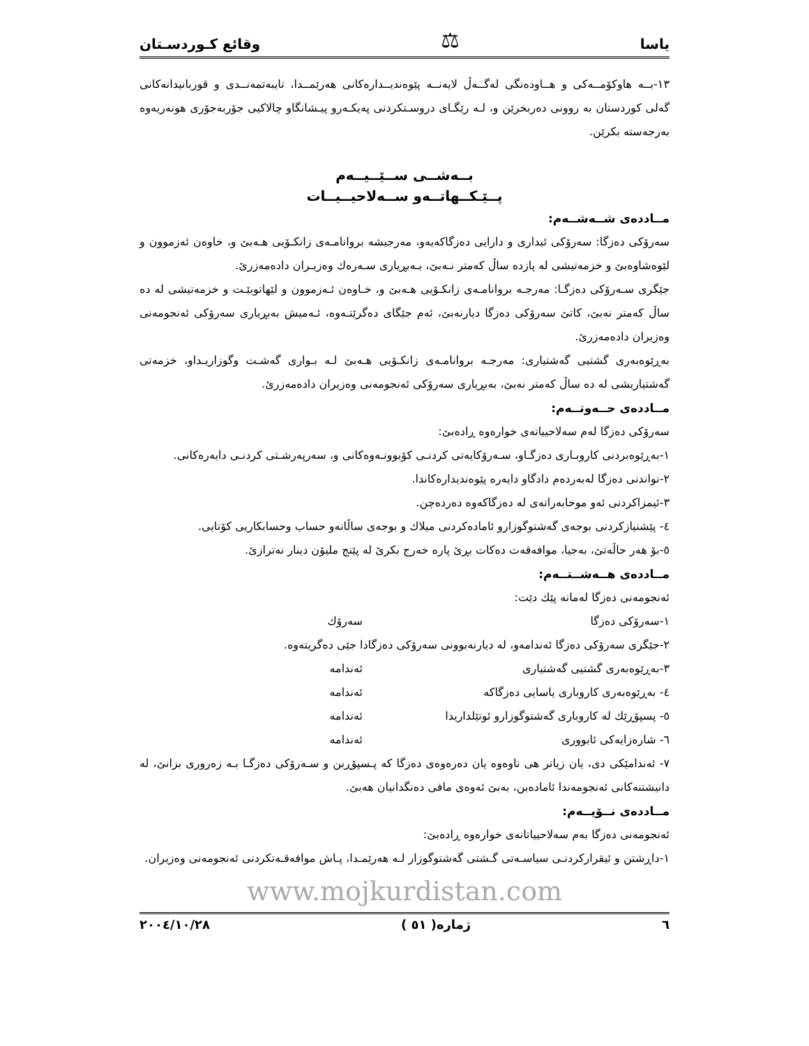یاسا ⚖ وقائع كـوردسـتان
١٣-بــه هاوكۆمــەكی و هــاودەنگی لەگــەڵ لایەنــە پێوەندیــدارەكانی هەرێمــدا، تایبەتمەنــدی و قوربانیدانەكانی گەلی كوردستان بە روونی دەربخرێن و، لـە رێگـای دروسـتكردنی پەیكـەرو پیـشانگاو چالاكیی جۆربەجۆری هونەریەوە بەرجەستە بكرێن.
بــەشــی ســێــیــەم
پــێـكــهاتــەو ســەلاحیــیــات
مــاددەی شــەشــەم:
سەرۆكی دەزگا: سەرۆكی ئیداری و دارایی دەزگاكەیەو، مەرجیشە بروانامـەی زانكـۆیی هـەبێ و، خاوەن ئەزموون و لێوەشاوەبێ و خزمەتیشی لە پازدە ساڵ كەمتر نـەبێ، بـەبڕیاری سـەرەك وەزیـران دادەمەزرێ.
جێگری سـەرۆكی دەزگـا: مەرجـە بروانامـەی زانكـۆیی هـەبێ و، خـاوەن ئـەزموون و لێهاتوبێـت و خزمەتیشی لە دە ساڵ كەمتر نەبێ، كاتێ سەرۆكی دەزگا دیارنەبێ، ئەم جێگای دەگرێتـەوە، ئـەمیش بەبڕیاری سەرۆكی ئەنجومەنی وەزیران دادەمەزرێ.
بەڕێوەبەری گشتیی گەشتیاری: مەرجـە بروانامـەی زانكـۆیی هـەبێ لـە بـواری گەشـت وگوزاریـداو، خزمەتی گەشتیاریشی لە دە ساڵ كەمتر نەبێ، بەبڕیاری سەرۆكی ئەنجومەنی وەزیران دادەمەزرێ.
مــاددەی حــەوتــەم:
سەرۆكی دەزگا لەم سەلاحییاتەی خوارەوە ڕادەبێ:
١-بەڕێوەبردنی كاروبـاری دەزگـاو، سـەرۆكایەتی كردنـی كۆبوونـەوەكانی و، سەرپەرشـتی كردنـی دایەرەكانی.
٢-نواندنی دەزگا لەبەردەم دادگاو دایەرە پێوەندیدارەكاندا.
٣-ئیمزاكردنی ئەو موخابەراتەی لە دەزگاكەوە دەردەچن.
٤- پێشنیازكردنی بوجەی گەشتوگوزارو ئامادەكردنی میلاك و بوجەی ساڵانەو حساب وحسابكاریی كۆتایی.
٥-بۆ هەر حاڵەتێ، بەجیا، موافەقەت دەكات بڕێ پارە خەرج بكرێ لە پێنج ملیۆن دینار نەترازێ.
مــاددەی هــەشــتــەم:
ئەنجومەنی دەزگا لەمانە پێك دێت:
١-سەرۆكی دەزگا سەرۆك
٢-جێگری سەرۆكی دەزگا ئەندامەو، لە دیارنەبوونی سەرۆكی دەزگادا جێی دەگریتەوە.
٣-بەڕێوەبەری گشتیی گەشتیاری ئەندامە
٤- بەڕێوەبەری كاروباری یاسایی دەزگاكە ئەندامە
٥- پسپۆڕێك لە كاروباری گەشتوگوزارو ئوتێلداریدا ئەندامە
٦- شارەزایەكی ئابووری ئەندامە
٧- ئەندامێكی دی، یان زیاتر هی ناوەوە یان دەرەوەی دەزگا كە پـسپۆڕبن و سـەرۆكی دەزگـا بـە زەروری بزانێ، لە دانیشتنەكانی ئەنجومەندا ئامادەبن، بەبێ ئەوەی مافی دەنگدانیان هەبێ.
مــاددەی نــۆیــەم:
ئەنجومەنی دەزگا بەم سەلاحییاتانەی خوارەوە ڕادەبێ:
١-داڕشتن و ئیقراركردنـی سیاسـەتی گـشتی گەشتوگوزار لـە هەرێمـدا، پـاش موافەقـەتكردنی ئەنجومەنی وەزیران.
www.mojkurdistan.com
٦ ژمارە( ٥١ ) ٢٠٠٤/١٠/٢٨